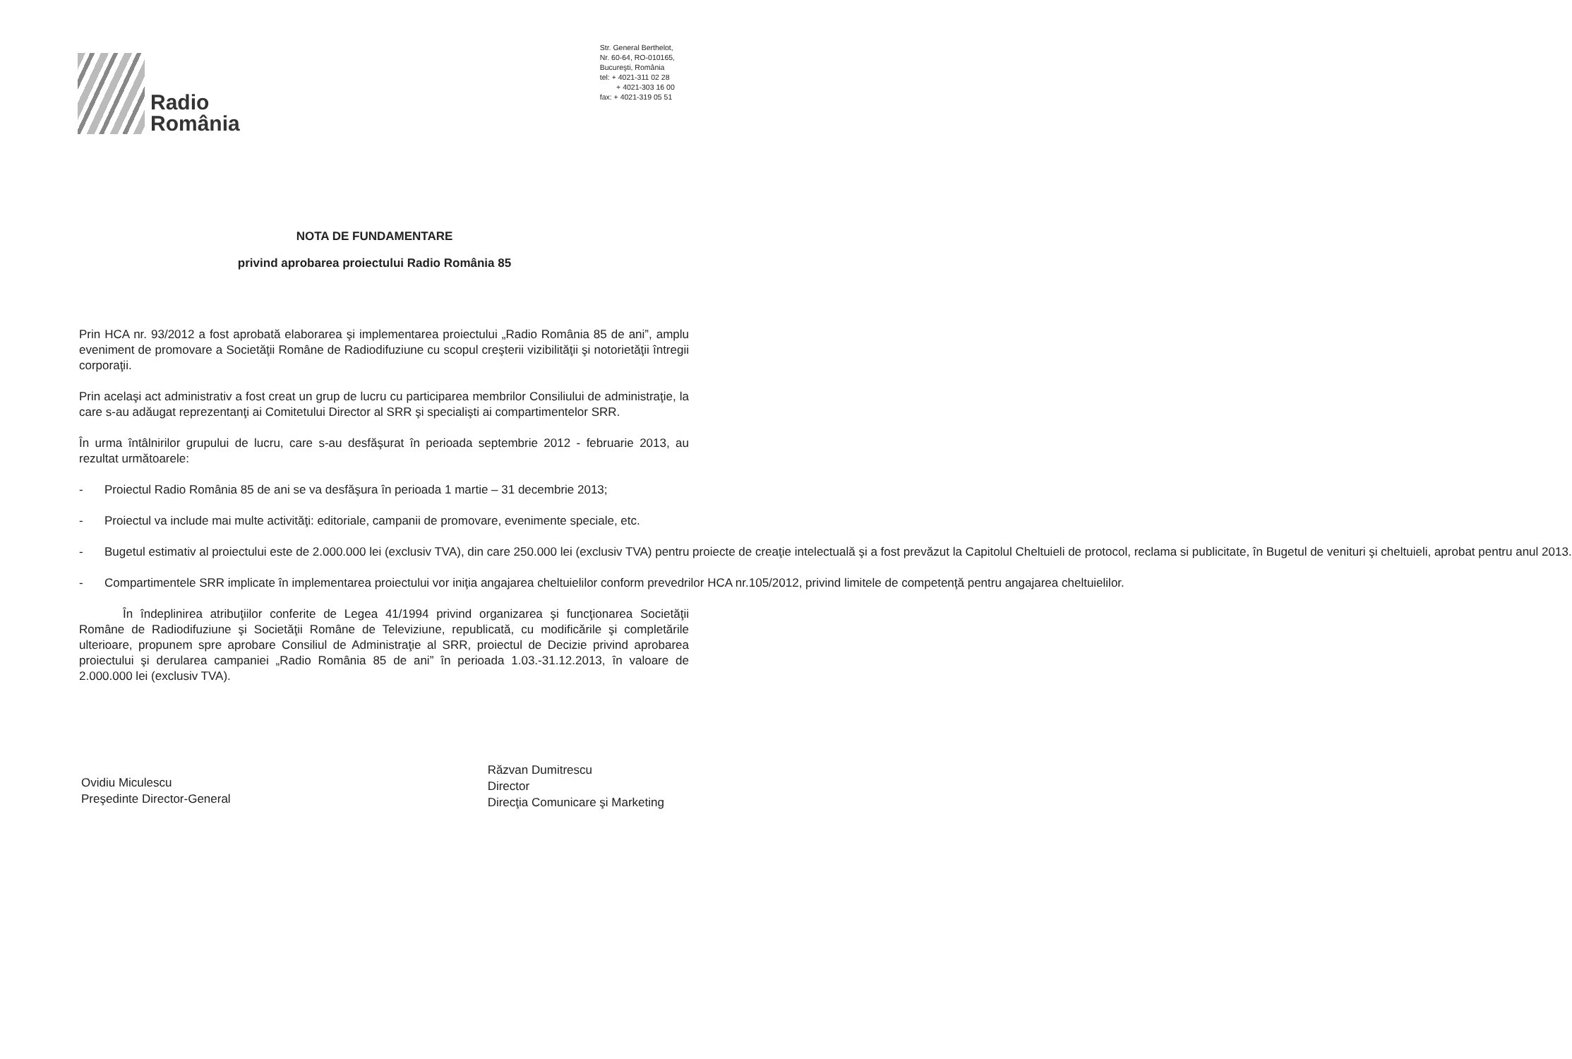Radio
România
Str. General Berthelot,
Nr. 60-64, RO-010165,
Bucureşti, România
tel: + 4021-311 02 28
+ 4021-303 16 00
fax: + 4021-319 05 51
NOTA DE FUNDAMENTARE
privind aprobarea proiectului Radio România 85
Prin HCA nr. 93/2012 a fost aprobată elaborarea şi implementarea proiectului „Radio România 85 de ani”, amplu eveniment de promovare a Societăţii Române de Radiodifuziune cu scopul creşterii vizibilităţii şi notorietăţii întregii corporaţii.
Prin acelaşi act administrativ a fost creat un grup de lucru cu participarea membrilor Consiliului de administraţie, la care s-au adăugat reprezentanţi ai Comitetului Director al SRR şi specialişti ai compartimentelor SRR.
În urma întâlnirilor grupului de lucru, care s-au desfăşurat în perioada septembrie 2012 - februarie 2013, au rezultat următoarele:
- Proiectul Radio România 85 de ani se va desfăşura în perioada 1 martie – 31 decembrie 2013;
- Proiectul va include mai multe activităţi: editoriale, campanii de promovare, evenimente speciale, etc.
- Bugetul estimativ al proiectului este de 2.000.000 lei (exclusiv TVA), din care 250.000 lei (exclusiv TVA) pentru proiecte de creaţie intelectuală şi a fost prevăzut la Capitolul Cheltuieli de protocol, reclama si publicitate, în Bugetul de venituri şi cheltuieli, aprobat pentru anul 2013.
- Compartimentele SRR implicate în implementarea proiectului vor iniţia angajarea cheltuielilor conform prevedrilor HCA nr.105/2012, privind limitele de competenţă pentru angajarea cheltuielilor.
În îndeplinirea atribuţiilor conferite de Legea 41/1994 privind organizarea şi funcţionarea Societăţii Române de Radiodifuziune şi Societăţii Române de Televiziune, republicată, cu modificările şi completările ulterioare, propunem spre aprobare Consiliul de Administraţie al SRR, proiectul de Decizie privind aprobarea proiectului şi derularea campaniei „Radio România 85 de ani” în perioada 1.03.-31.12.2013, în valoare de 2.000.000 lei (exclusiv TVA).
Ovidiu Miculescu
Preşedinte Director-General
Răzvan Dumitrescu
Director
Direcţia Comunicare şi Marketing